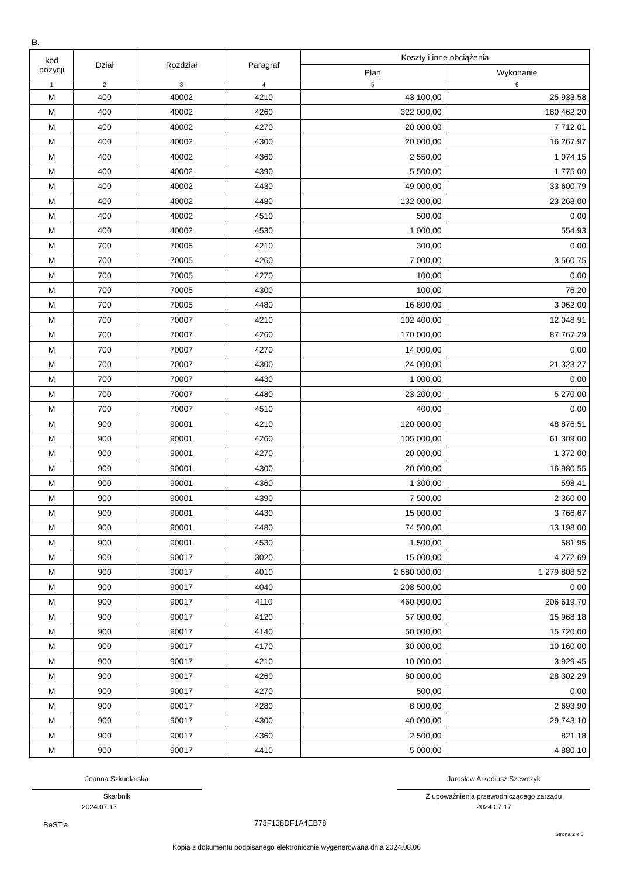B.
| kod pozycji | Dział | Rozdział | Paragraf | Koszty i inne obciążenia | |
| --- | --- | --- | --- | --- | --- |
| | | | | Plan | Wykonanie |
| 1 | 2 | 3 | 4 | 5 | 6 |
| M | 400 | 40002 | 4210 | 43 100,00 | 25 933,58 |
| M | 400 | 40002 | 4260 | 322 000,00 | 180 462,20 |
| M | 400 | 40002 | 4270 | 20 000,00 | 7 712,01 |
| M | 400 | 40002 | 4300 | 20 000,00 | 16 267,97 |
| M | 400 | 40002 | 4360 | 2 550,00 | 1 074,15 |
| M | 400 | 40002 | 4390 | 5 500,00 | 1 775,00 |
| M | 400 | 40002 | 4430 | 49 000,00 | 33 600,79 |
| M | 400 | 40002 | 4480 | 132 000,00 | 23 268,00 |
| M | 400 | 40002 | 4510 | 500,00 | 0,00 |
| M | 400 | 40002 | 4530 | 1 000,00 | 554,93 |
| M | 700 | 70005 | 4210 | 300,00 | 0,00 |
| M | 700 | 70005 | 4260 | 7 000,00 | 3 560,75 |
| M | 700 | 70005 | 4270 | 100,00 | 0,00 |
| M | 700 | 70005 | 4300 | 100,00 | 76,20 |
| M | 700 | 70005 | 4480 | 16 800,00 | 3 062,00 |
| M | 700 | 70007 | 4210 | 102 400,00 | 12 048,91 |
| M | 700 | 70007 | 4260 | 170 000,00 | 87 767,29 |
| M | 700 | 70007 | 4270 | 14 000,00 | 0,00 |
| M | 700 | 70007 | 4300 | 24 000,00 | 21 323,27 |
| M | 700 | 70007 | 4430 | 1 000,00 | 0,00 |
| M | 700 | 70007 | 4480 | 23 200,00 | 5 270,00 |
| M | 700 | 70007 | 4510 | 400,00 | 0,00 |
| M | 900 | 90001 | 4210 | 120 000,00 | 48 876,51 |
| M | 900 | 90001 | 4260 | 105 000,00 | 61 309,00 |
| M | 900 | 90001 | 4270 | 20 000,00 | 1 372,00 |
| M | 900 | 90001 | 4300 | 20 000,00 | 16 980,55 |
| M | 900 | 90001 | 4360 | 1 300,00 | 598,41 |
| M | 900 | 90001 | 4390 | 7 500,00 | 2 360,00 |
| M | 900 | 90001 | 4430 | 15 000,00 | 3 766,67 |
| M | 900 | 90001 | 4480 | 74 500,00 | 13 198,00 |
| M | 900 | 90001 | 4530 | 1 500,00 | 581,95 |
| M | 900 | 90017 | 3020 | 15 000,00 | 4 272,69 |
| M | 900 | 90017 | 4010 | 2 680 000,00 | 1 279 808,52 |
| M | 900 | 90017 | 4040 | 208 500,00 | 0,00 |
| M | 900 | 90017 | 4110 | 460 000,00 | 206 619,70 |
| M | 900 | 90017 | 4120 | 57 000,00 | 15 968,18 |
| M | 900 | 90017 | 4140 | 50 000,00 | 15 720,00 |
| M | 900 | 90017 | 4170 | 30 000,00 | 10 160,00 |
| M | 900 | 90017 | 4210 | 10 000,00 | 3 929,45 |
| M | 900 | 90017 | 4260 | 80 000,00 | 28 302,29 |
| M | 900 | 90017 | 4270 | 500,00 | 0,00 |
| M | 900 | 90017 | 4280 | 8 000,00 | 2 693,90 |
| M | 900 | 90017 | 4300 | 40 000,00 | 29 743,10 |
| M | 900 | 90017 | 4360 | 2 500,00 | 821,18 |
| M | 900 | 90017 | 4410 | 5 000,00 | 4 880,10 |
Joanna Szkudlarska
Skarbnik
2024.07.17
Jarosław Arkadiusz Szewczyk
Z upoważnienia przewodniczącego zarządu
2024.07.17
BeSTia 773F138DF1A4EB78
Strona 2 z 5
Kopia z dokumentu podpisanego elektronicznie wygenerowana dnia 2024.08.06